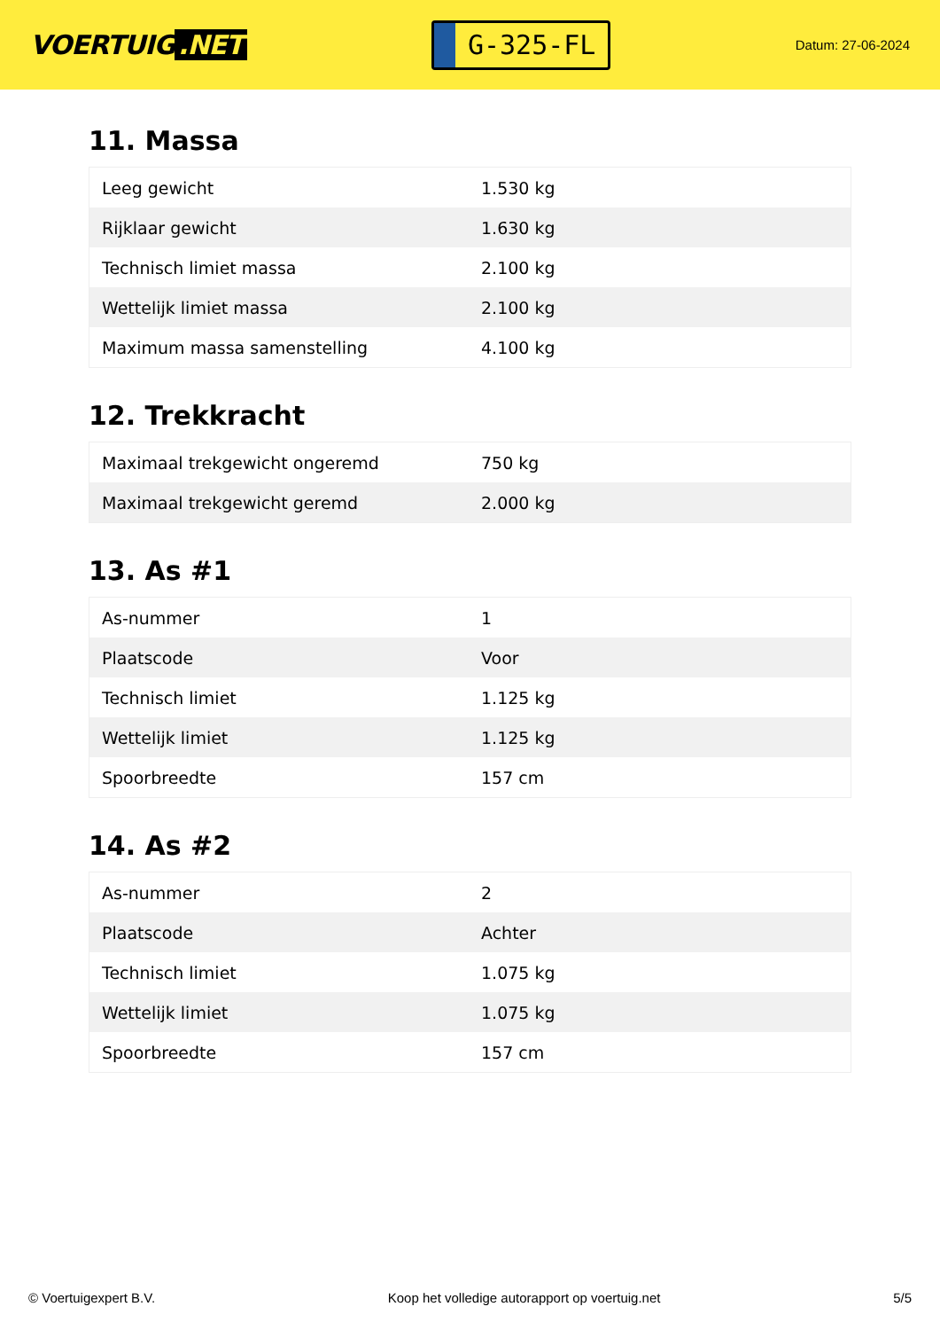VOERTUIG.NET
G-325-FL
Datum: 27-06-2024
11. Massa
| Leeg gewicht | 1.530 kg |
| Rijklaar gewicht | 1.630 kg |
| Technisch limiet massa | 2.100 kg |
| Wettelijk limiet massa | 2.100 kg |
| Maximum massa samenstelling | 4.100 kg |
12. Trekkracht
| Maximaal trekgewicht ongeremd | 750 kg |
| Maximaal trekgewicht geremd | 2.000 kg |
13. As #1
| As-nummer | 1 |
| Plaatscode | Voor |
| Technisch limiet | 1.125 kg |
| Wettelijk limiet | 1.125 kg |
| Spoorbreedte | 157 cm |
14. As #2
| As-nummer | 2 |
| Plaatscode | Achter |
| Technisch limiet | 1.075 kg |
| Wettelijk limiet | 1.075 kg |
| Spoorbreedte | 157 cm |
© Voertuigexpert B.V. Koop het volledige autorapport op voertuig.net 5/5